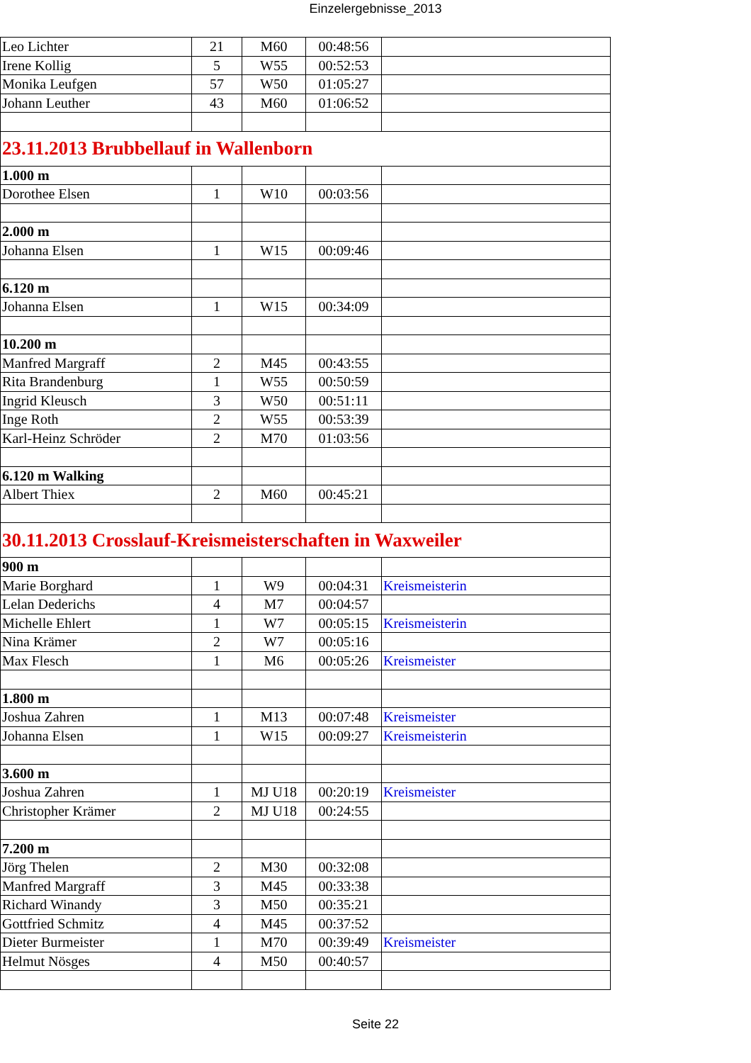Einzelergebnisse_2013
| Leo Lichter | 21 | M60 | 00:48:56 | |
| Irene Kollig | 5 | W55 | 00:52:53 | |
| Monika Leufgen | 57 | W50 | 01:05:27 | |
| Johann Leuther | 43 | M60 | 01:06:52 | |
| 23.11.2013 Brubbellauf in Wallenborn | | | | |
| 1.000 m | | | | |
| Dorothee Elsen | 1 | W10 | 00:03:56 | |
| 2.000 m | | | | |
| Johanna Elsen | 1 | W15 | 00:09:46 | |
| 6.120 m | | | | |
| Johanna Elsen | 1 | W15 | 00:34:09 | |
| 10.200 m | | | | |
| Manfred Margraff | 2 | M45 | 00:43:55 | |
| Rita Brandenburg | 1 | W55 | 00:50:59 | |
| Ingrid Kleusch | 3 | W50 | 00:51:11 | |
| Inge Roth | 2 | W55 | 00:53:39 | |
| Karl-Heinz Schröder | 2 | M70 | 01:03:56 | |
| 6.120 m Walking | | | | |
| Albert Thiex | 2 | M60 | 00:45:21 | |
| 30.11.2013 Crosslauf-Kreismeisterschaften in Waxweiler | | | | |
| 900 m | | | | |
| Marie Borghard | 1 | W9 | 00:04:31 | Kreismeisterin |
| Lelan Dederichs | 4 | M7 | 00:04:57 | |
| Michelle Ehlert | 1 | W7 | 00:05:15 | Kreismeisterin |
| Nina Krämer | 2 | W7 | 00:05:16 | |
| Max Flesch | 1 | M6 | 00:05:26 | Kreismeister |
| 1.800 m | | | | |
| Joshua Zahren | 1 | M13 | 00:07:48 | Kreismeister |
| Johanna Elsen | 1 | W15 | 00:09:27 | Kreismeisterin |
| 3.600 m | | | | |
| Joshua Zahren | 1 | MJ U18 | 00:20:19 | Kreismeister |
| Christopher Krämer | 2 | MJ U18 | 00:24:55 | |
| 7.200 m | | | | |
| Jörg Thelen | 2 | M30 | 00:32:08 | |
| Manfred Margraff | 3 | M45 | 00:33:38 | |
| Richard Winandy | 3 | M50 | 00:35:21 | |
| Gottfried Schmitz | 4 | M45 | 00:37:52 | |
| Dieter Burmeister | 1 | M70 | 00:39:49 | Kreismeister |
| Helmut Nösges | 4 | M50 | 00:40:57 | |
Seite 22